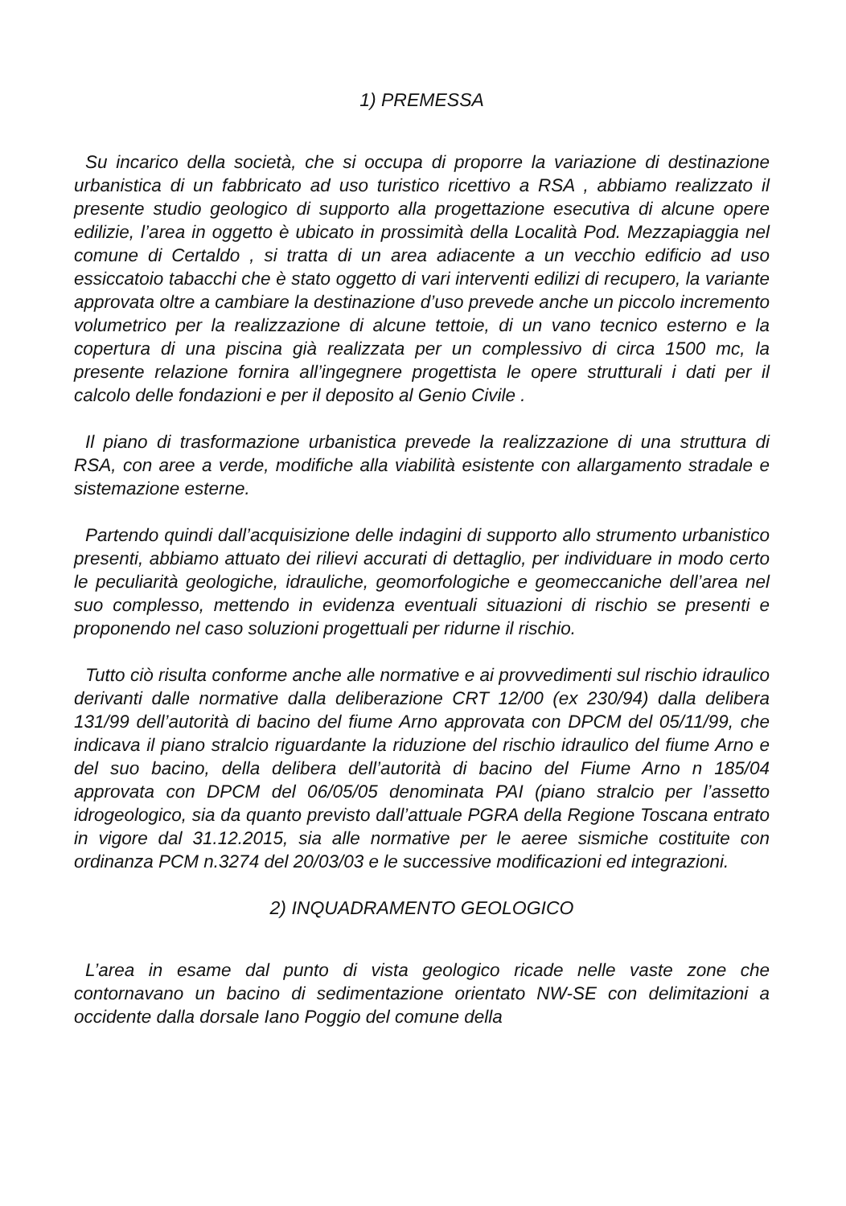1) PREMESSA
Su incarico della società, che si occupa di proporre la variazione di destinazione urbanistica di un fabbricato ad uso turistico ricettivo a RSA , abbiamo realizzato il presente studio geologico di supporto alla progettazione esecutiva di alcune opere edilizie, l’area in oggetto è ubicato in prossimità della Località Pod. Mezzapiaggia nel comune di Certaldo , si tratta di un area adiacente a un vecchio edificio ad uso essiccatoio tabacchi che è stato oggetto di vari interventi edilizi di recupero, la variante approvata oltre a cambiare la destinazione d’uso prevede anche un piccolo incremento volumetrico per la realizzazione di alcune tettoie, di un vano tecnico esterno e la copertura di una piscina già realizzata per un complessivo di circa 1500 mc, la presente relazione fornira all’ingegnere progettista le opere strutturali i dati per il calcolo delle fondazioni e per il deposito al Genio Civile .
Il piano di trasformazione urbanistica prevede la realizzazione di una struttura di RSA, con aree a verde, modifiche alla viabilità esistente con allargamento stradale e sistemazione esterne.
Partendo quindi dall’acquisizione delle indagini di supporto allo strumento urbanistico presenti, abbiamo attuato dei rilievi accurati di dettaglio, per individuare in modo certo le peculiarità geologiche, idrauliche, geomorfologiche e geomeccaniche dell’area nel suo complesso, mettendo in evidenza eventuali situazioni di rischio se presenti e proponendo nel caso soluzioni progettuali per ridurne il rischio.
Tutto ciò risulta conforme anche alle normative e ai provvedimenti sul rischio idraulico derivanti dalle normative dalla deliberazione CRT 12/00 (ex 230/94) dalla delibera 131/99 dell’autorità di bacino del fiume Arno approvata con DPCM del 05/11/99, che indicava il piano stralcio riguardante la riduzione del rischio idraulico del fiume Arno e del suo bacino, della delibera dell’autorità di bacino del Fiume Arno n 185/04 approvata con DPCM del 06/05/05 denominata PAI (piano stralcio per l’assetto idrogeologico, sia da quanto previsto dall’attuale PGRA della Regione Toscana entrato in vigore dal 31.12.2015, sia alle normative per le aeree sismiche costituite con ordinanza PCM n.3274 del 20/03/03 e le successive modificazioni ed integrazioni.
2) INQUADRAMENTO GEOLOGICO
L’area in esame dal punto di vista geologico ricade nelle vaste zone che contornavano un bacino di sedimentazione orientato NW-SE con delimitazioni a occidente dalla dorsale Iano Poggio del comune della